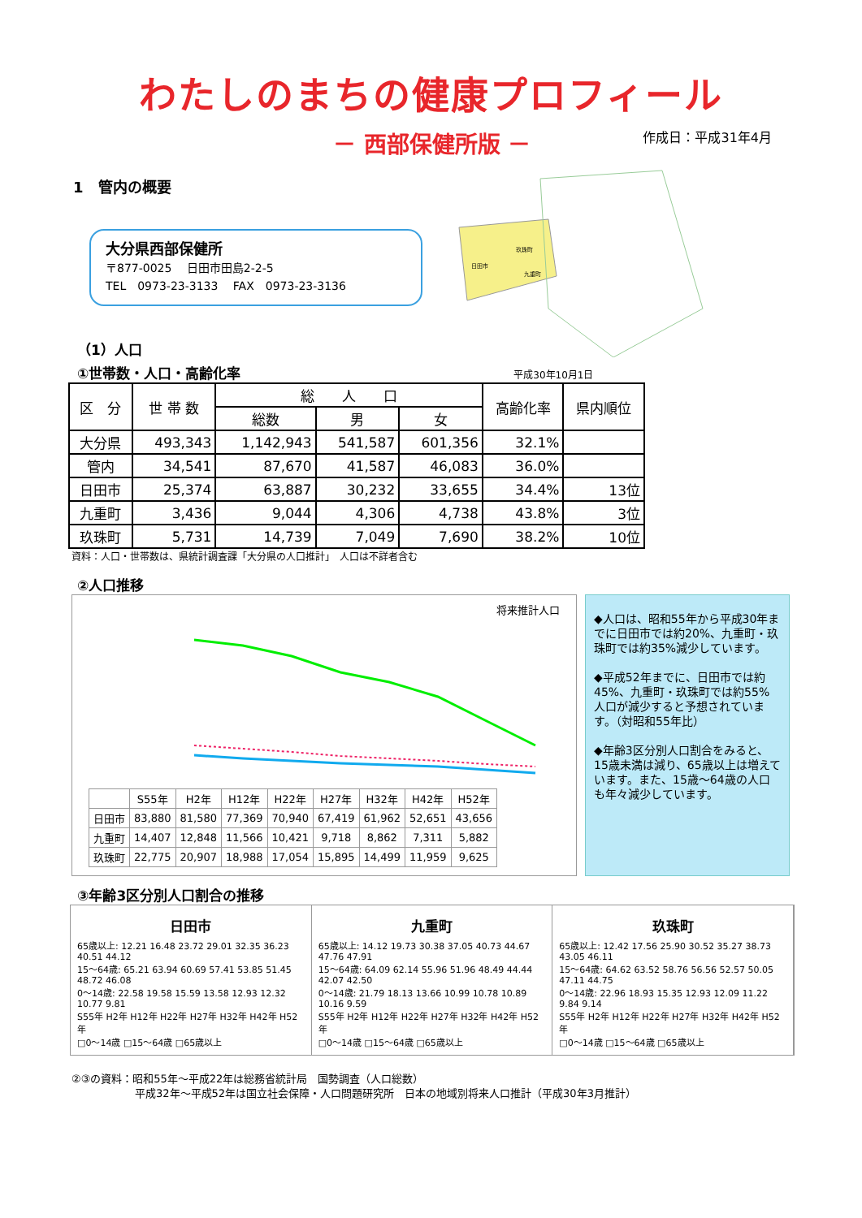わたしのまちの健康プロフィール
－ 西部保健所版 － 作成日：平成31年4月
1　管内の概要
大分県西部保健所
〒877-0025　 日田市田島2-2-5
TEL　0973-23-3133　 FAX　0973-23-3136
日田市
玖珠町
九重町
（1）人口
①世帯数・人口・高齢化率 平成30年10月1日
| 区 分 | 世 帯 数 | 総 人 口 | | | 高齢化率 | 県内順位 |
| --- | --- | --- | --- | --- | --- | --- |
| | | 総数 | 男 | 女 | | |
| 大分県 | 493,343 | 1,142,943 | 541,587 | 601,356 | 32.1% | |
| 管内 | 34,541 | 87,670 | 41,587 | 46,083 | 36.0% | |
| 日田市 | 25,374 | 63,887 | 30,232 | 33,655 | 34.4% | 13位 |
| 九重町 | 3,436 | 9,044 | 4,306 | 4,738 | 43.8% | 3位 |
| 玖珠町 | 5,731 | 14,739 | 7,049 | 7,690 | 38.2% | 10位 |
資料：人口・世帯数は、県統計調査課「大分県の人口推計」　人口は不詳者含む
②人口推移
将来推計人口
| | S55年 | H2年 | H12年 | H22年 | H27年 | H32年 | H42年 | H52年 |
| 日田市 | 83,880 | 81,580 | 77,369 | 70,940 | 67,419 | 61,962 | 52,651 | 43,656 |
| 九重町 | 14,407 | 12,848 | 11,566 | 10,421 | 9,718 | 8,862 | 7,311 | 5,882 |
| 玖珠町 | 22,775 | 20,907 | 18,988 | 17,054 | 15,895 | 14,499 | 11,959 | 9,625 |
◆人口は、昭和55年から平成30年までに日田市では約20%、九重町・玖珠町では約35%減少しています。
◆平成52年までに、日田市では約45%、九重町・玖珠町では約55%人口が減少すると予想されています。（対昭和55年比）
◆年齢3区分別人口割合をみると、15歳未満は減り、65歳以上は増えています。また、15歳～64歳の人口も年々減少しています。
③年齢3区分別人口割合の推移
日田市
65歳以上: 12.21 16.48 23.72 29.01 32.35 36.23 40.51 44.12
15～64歳: 65.21 63.94 60.69 57.41 53.85 51.45 48.72 46.08
0～14歳: 22.58 19.58 15.59 13.58 12.93 12.32 10.77 9.81
S55年 H2年 H12年 H22年 H27年 H32年 H42年 H52年
□0～14歳 □15～64歳 □65歳以上
九重町
65歳以上: 14.12 19.73 30.38 37.05 40.73 44.67 47.76 47.91
15～64歳: 64.09 62.14 55.96 51.96 48.49 44.44 42.07 42.50
0～14歳: 21.79 18.13 13.66 10.99 10.78 10.89 10.16 9.59
S55年 H2年 H12年 H22年 H27年 H32年 H42年 H52年
□0～14歳 □15～64歳 □65歳以上
玖珠町
65歳以上: 12.42 17.56 25.90 30.52 35.27 38.73 43.05 46.11
15～64歳: 64.62 63.52 58.76 56.56 52.57 50.05 47.11 44.75
0～14歳: 22.96 18.93 15.35 12.93 12.09 11.22 9.84 9.14
S55年 H2年 H12年 H22年 H27年 H32年 H42年 H52年
□0～14歳 □15～64歳 □65歳以上
②③の資料：昭和55年～平成22年は総務省統計局　国勢調査（人口総数）
　　　　　　平成32年～平成52年は国立社会保障・人口問題研究所　日本の地域別将来人口推計（平成30年3月推計）